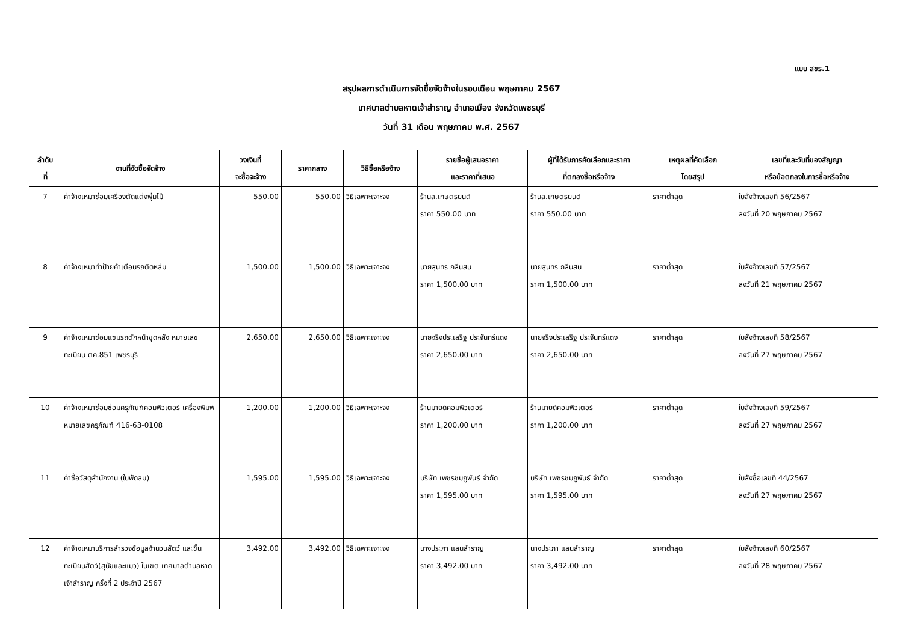แบบ สขร.1
สรุปผลการดำเนินการจัดซื้อจัดจ้างในรอบเดือน พฤษภาคม 2567
เทศบาลตำบลหาดเจ้าสำราญ อำเภอเมือง จังหวัดเพชรบุรี
วันที่ 31 เดือน พฤษภาคม พ.ศ. 2567
| ลำดับ ที่ | งานที่จัดซื้อจัดจ้าง | วงเงินที่ จะซื้อจะจ้าง | ราคากลาง | วิธีซื้อหรือจ้าง | รายชื่อผู้เสนอราคา และราคาที่เสนอ | ผู้ที่ได้รับการคัดเลือกและราคา ที่ตกลงซื้อหรือจ้าง | เหตุผลที่คัดเลือก โดยสรุป | เลขที่และวันที่ของสัญญา หรือข้อตกลงในการซื้อหรือจ้าง |
| --- | --- | --- | --- | --- | --- | --- | --- | --- |
| 7 | ค่าจ้างเหมาซ่อมเครื่องตัดแต่งพุ่มไม้ | 550.00 | 550.00 | วิธีเฉพาะเจาะจง | ร้านส.เกษตรยนต์ ราคา 550.00 บาท | ร้านส.เกษตรยนต์ ราคา 550.00 บาท | ราคาต่ำสุด | ใบสั่งจ้างเลขที่ 56/2567 ลงวันที่ 20 พฤษภาคม 2567 |
| 8 | ค่าจ้างเหมาทำป้ายคำเตือนรถติดหล่ม | 1,500.00 | 1,500.00 | วิธีเฉพาะเจาะจง | นายสุนทร กลิ่นสน ราคา 1,500.00 บาท | นายสุนทร กลิ่นสน ราคา 1,500.00 บาท | ราคาต่ำสุด | ใบสั่งจ้างเลขที่ 57/2567 ลงวันที่ 21 พฤษภาคม 2567 |
| 9 | ค่าจ้างเหมาซ่อมแซมรถตักหน้าขุดหลัง หมายเลขทะเบียน ตค.851 เพชรบุรี | 2,650.00 | 2,650.00 | วิธีเฉพาะเจาะจง | นายจริงประเสริฐ ประจันทร์แดง ราคา 2,650.00 บาท | นายจริงประเสริฐ ประจันทร์แดง ราคา 2,650.00 บาท | ราคาต่ำสุด | ใบสั่งจ้างเลขที่ 58/2567 ลงวันที่ 27 พฤษภาคม 2567 |
| 10 | ค่าจ้างเหมาซ่อมซ่อมครุภัณฑ์คอมพิวเตอร์ เครื่องพิมพ์ หมายเลขครุภัณฑ์ 416-63-0108 | 1,200.00 | 1,200.00 | วิธีเฉพาะเจาะจง | ร้านมายด์คอมพิวเตอร์ ราคา 1,200.00 บาท | ร้านมายด์คอมพิวเตอร์ ราคา 1,200.00 บาท | ราคาต่ำสุด | ใบสั่งจ้างเลขที่ 59/2567 ลงวันที่ 27 พฤษภาคม 2567 |
| 11 | ค่าซื้อวัสดุสำนักงาน (ใบพัดลม) | 1,595.00 | 1,595.00 | วิธีเฉพาะเจาะจง | บริษัท เพชรชมภูพันธ์ จำกัด ราคา 1,595.00 บาท | บริษัท เพชรชมภูพันธ์ จำกัด ราคา 1,595.00 บาท | ราคาต่ำสุด | ใบสั่งซื้อเลขที่ 44/2567 ลงวันที่ 27 พฤษภาคม 2567 |
| 12 | ค่าจ้างเหมาบริการสำรวจข้อมูลจำนวนสัตว์ และขึ้นทะเบียนสัตว์(สุนัขและแมว) ในเขต เทศบาลตำบลหาดเจ้าสำราญ ครั้งที่ 2 ประจำปี 2567 | 3,492.00 | 3,492.00 | วิธีเฉพาะเจาะจง | นางประภา แสนสำราญ ราคา 3,492.00 บาท | นางประภา แสนสำราญ ราคา 3,492.00 บาท | ราคาต่ำสุด | ใบสั่งจ้างเลขที่ 60/2567 ลงวันที่ 28 พฤษภาคม 2567 |